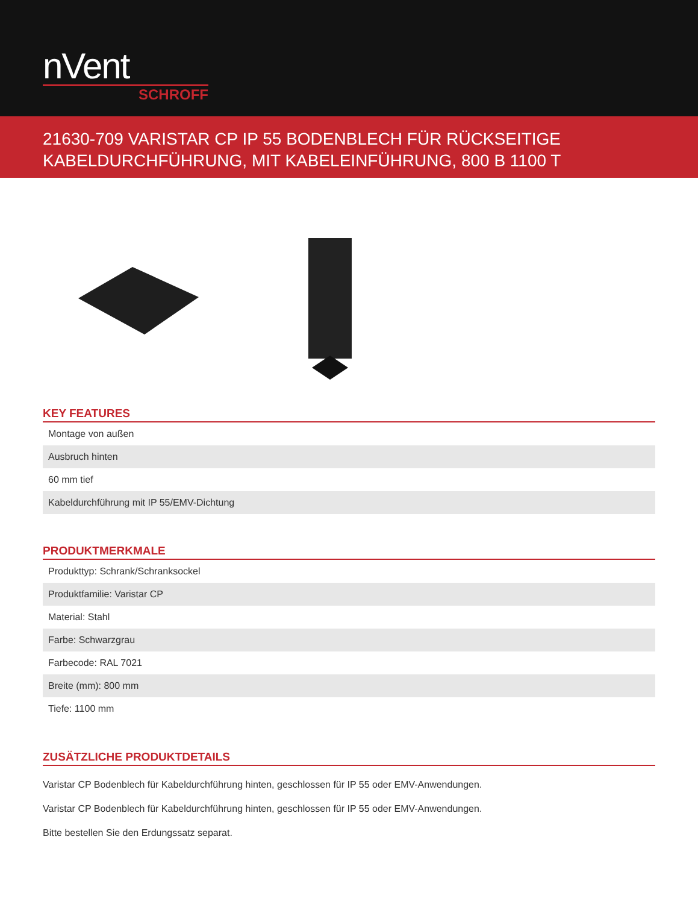nVent
SCHROFF
21630-709 VARISTAR CP IP 55 BODENBLECH FÜR RÜCKSEITIGE KABELDURCHFÜHRUNG, MIT KABELEINFÜHRUNG, 800 B 1100 T
KEY FEATURES
| Montage von außen |
| Ausbruch hinten |
| 60 mm tief |
| Kabeldurchführung mit IP 55/EMV-Dichtung |
PRODUKTMERKMALE
| Produkttyp: Schrank/Schranksockel |
| Produktfamilie: Varistar CP |
| Material: Stahl |
| Farbe: Schwarzgrau |
| Farbecode: RAL 7021 |
| Breite (mm): 800 mm |
| Tiefe: 1100 mm |
ZUSÄTZLICHE PRODUKTDETAILS
Varistar CP Bodenblech für Kabeldurchführung hinten, geschlossen für IP 55 oder EMV-Anwendungen.
Varistar CP Bodenblech für Kabeldurchführung hinten, geschlossen für IP 55 oder EMV-Anwendungen.
Bitte bestellen Sie den Erdungssatz separat.